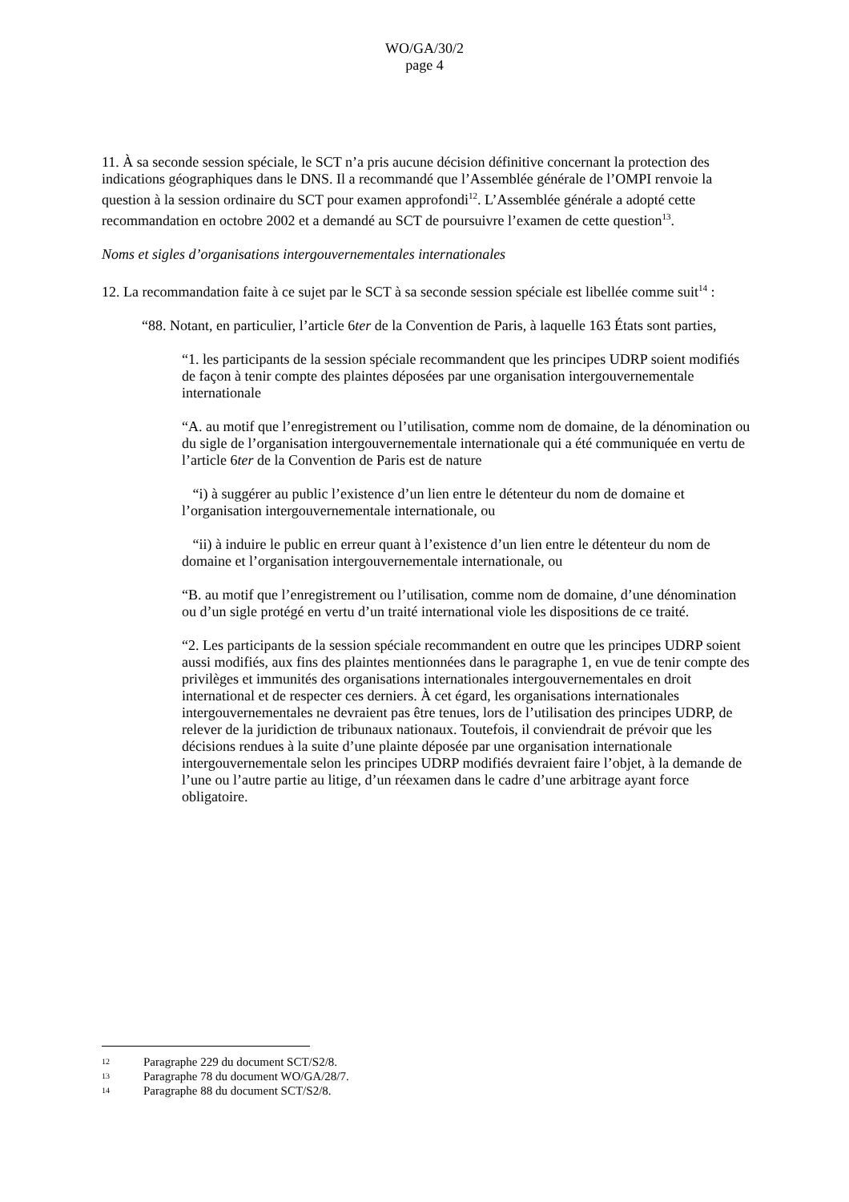WO/GA/30/2
page 4
11. À sa seconde session spéciale, le SCT n’a pris aucune décision définitive concernant la protection des indications géographiques dans le DNS. Il a recommandé que l’Assemblée générale de l’OMPI renvoie la question à la session ordinaire du SCT pour examen approfondi<sup>12</sup>. L’Assemblée générale a adopté cette recommandation en octobre 2002 et a demandé au SCT de poursuivre l’examen de cette question<sup>13</sup>.
Noms et sigles d’organisations intergouvernementales internationales
12. La recommandation faite à ce sujet par le SCT à sa seconde session spéciale est libellée comme suit<sup>14</sup> :
“88. Notant, en particulier, l’article 6ter de la Convention de Paris, à laquelle 163 États sont parties,
“1. les participants de la session spéciale recommandent que les principes UDRP soient modifiés de façon à tenir compte des plaintes déposées par une organisation intergouvernementale internationale
“A. au motif que l’enregistrement ou l’utilisation, comme nom de domaine, de la dénomination ou du sigle de l’organisation intergouvernementale internationale qui a été communiquée en vertu de l’article 6ter de la Convention de Paris est de nature
“i) à suggérer au public l’existence d’un lien entre le détenteur du nom de domaine et l’organisation intergouvernementale internationale, ou
“ii) à induire le public en erreur quant à l’existence d’un lien entre le détenteur du nom de domaine et l’organisation intergouvernementale internationale, ou
“B. au motif que l’enregistrement ou l’utilisation, comme nom de domaine, d’une dénomination ou d’un sigle protégé en vertu d’un traité international viole les dispositions de ce traité.
“2. Les participants de la session spéciale recommandent en outre que les principes UDRP soient aussi modifiés, aux fins des plaintes mentionnées dans le paragraphe 1, en vue de tenir compte des privilèges et immunités des organisations internationales intergouvernementales en droit international et de respecter ces derniers. À cet égard, les organisations internationales intergouvernementales ne devraient pas être tenues, lors de l’utilisation des principes UDRP, de relever de la juridiction de tribunaux nationaux. Toutefois, il conviendrait de prévoir que les décisions rendues à la suite d’une plainte déposée par une organisation internationale intergouvernementale selon les principes UDRP modifiés devraient faire l’objet, à la demande de l’une ou l’autre partie au litige, d’un réexamen dans le cadre d’une arbitrage ayant force obligatoire.
12 Paragraphe 229 du document SCT/S2/8.
13 Paragraphe 78 du document WO/GA/28/7.
14 Paragraphe 88 du document SCT/S2/8.